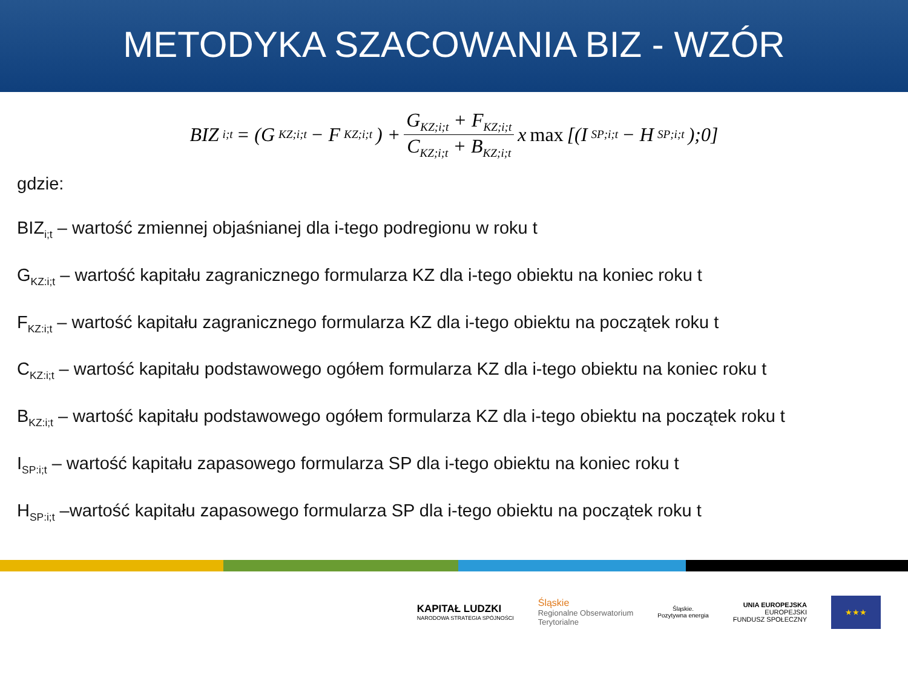METODYKA SZACOWANIA BIZ - WZÓR
BIZ<sub>i;t</sub> = (G<sub>KZ;i;t</sub> − F<sub>KZ;i;t</sub>) + G<sub>KZ;i;t</sub> + F<sub>KZ;i;t</sub> C<sub>KZ;i;t</sub> + B<sub>KZ;i;t</sub> x max [(I<sub>SP;i;t</sub> − H<sub>SP;i;t</sub>);0]
gdzie:
BIZ<sub>i;t</sub> – wartość zmiennej objaśnianej dla i-tego podregionu w roku t
G<sub>KZ:i;t</sub> – wartość kapitału zagranicznego formularza KZ dla i-tego obiektu na koniec roku t
F<sub>KZ:i;t</sub> – wartość kapitału zagranicznego formularza KZ dla i-tego obiektu na początek roku t
C<sub>KZ:i;t</sub> – wartość kapitału podstawowego ogółem formularza KZ dla i-tego obiektu na koniec roku t
B<sub>KZ:i;t</sub> – wartość kapitału podstawowego ogółem formularza KZ dla i-tego obiektu na początek roku t
I<sub>SP:i;t</sub> – wartość kapitału zapasowego formularza SP dla i-tego obiektu na koniec roku t
H<sub>SP:i;t</sub> –wartość kapitału zapasowego formularza SP dla i-tego obiektu na początek roku t
KAPITAŁ LUDZKI
NARODOWA STRATEGIA SPÓJNOŚCI
Śląskie
Regionalne Obserwatorium
Terytorialne
Śląskie.
Pozytywna energia
UNIA EUROPEJSKA
EUROPEJSKI
FUNDUSZ SPOŁECZNY
★★★